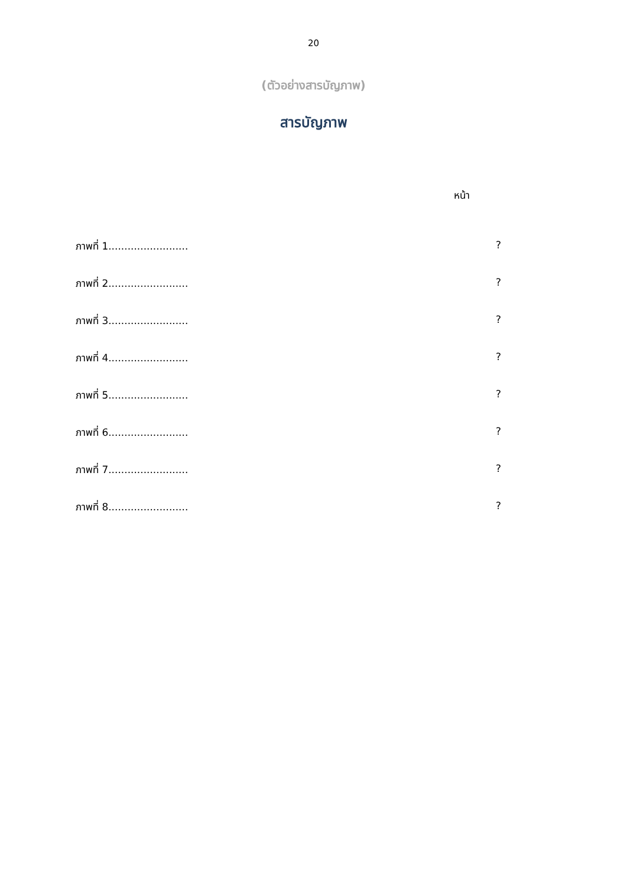20
(ตัวอย่างสารบัญภาพ)
สารบัญภาพ
หน้า
ภาพที่ 1.........................?
ภาพที่ 2.........................?
ภาพที่ 3.........................?
ภาพที่ 4.........................?
ภาพที่ 5.........................?
ภาพที่ 6.........................?
ภาพที่ 7.........................?
ภาพที่ 8.........................?